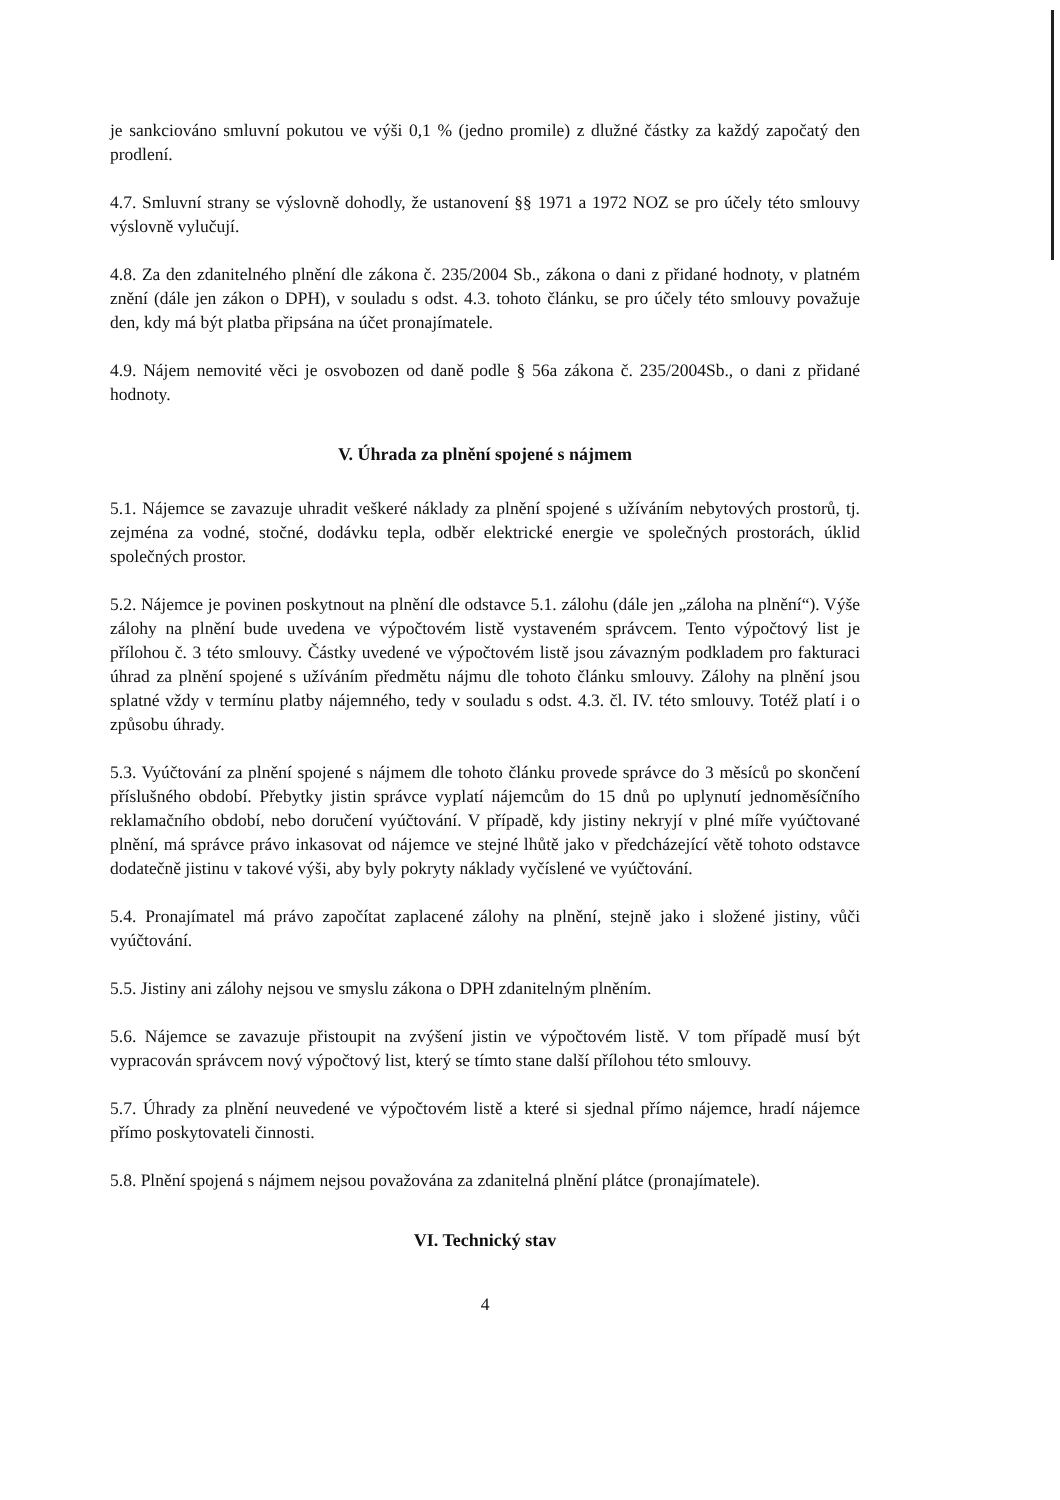je sankciováno smluvní pokutou ve výši 0,1 % (jedno promile) z dlužné částky za každý započatý den prodlení.
4.7. Smluvní strany se výslovně dohodly, že ustanovení §§ 1971 a 1972 NOZ se pro účely této smlouvy výslovně vylučují.
4.8. Za den zdanitelného plnění dle zákona č. 235/2004 Sb., zákona o dani z přidané hodnoty, v platném znění (dále jen zákon o DPH), v souladu s odst. 4.3. tohoto článku, se pro účely této smlouvy považuje den, kdy má být platba připsána na účet pronajímatele.
4.9. Nájem nemovité věci je osvobozen od daně podle § 56a zákona č. 235/2004Sb., o dani z přidané hodnoty.
V. Úhrada za plnění spojené s nájmem
5.1. Nájemce se zavazuje uhradit veškeré náklady za plnění spojené s užíváním nebytových prostorů, tj. zejména za vodné, stočné, dodávku tepla, odběr elektrické energie ve společných prostorách, úklid společných prostor.
5.2. Nájemce je povinen poskytnout na plnění dle odstavce 5.1. zálohu (dále jen „záloha na plnění“). Výše zálohy na plnění bude uvedena ve výpočtovém listě vystaveném správcem. Tento výpočtový list je přílohou č. 3 této smlouvy. Částky uvedené ve výpočtovém listě jsou závazným podkladem pro fakturaci úhrad za plnění spojené s užíváním předmětu nájmu dle tohoto článku smlouvy. Zálohy na plnění jsou splatné vždy v termínu platby nájemného, tedy v souladu s odst. 4.3. čl. IV. této smlouvy. Totéž platí i o způsobu úhrady.
5.3. Vyúčtování za plnění spojené s nájmem dle tohoto článku provede správce do 3 měsíců po skončení příslušného období. Přebytky jistin správce vyplatí nájemcům do 15 dnů po uplynutí jednoměsíčního reklamačního období, nebo doručení vyúčtování. V případě, kdy jistiny nekryjí v plné míře vyúčtované plnění, má správce právo inkasovat od nájemce ve stejné lhůtě jako v předcházející větě tohoto odstavce dodatečně jistinu v takové výši, aby byly pokryty náklady vyčíslené ve vyúčtování.
5.4. Pronajímatel má právo započítat zaplacené zálohy na plnění, stejně jako i složené jistiny, vůči vyúčtování.
5.5. Jistiny ani zálohy nejsou ve smyslu zákona o DPH zdanitelným plněním.
5.6. Nájemce se zavazuje přistoupit na zvýšení jistin ve výpočtovém listě. V tom případě musí být vypracován správcem nový výpočtový list, který se tímto stane další přílohou této smlouvy.
5.7. Úhrady za plnění neuvedené ve výpočtovém listě a které si sjednal přímo nájemce, hradí nájemce přímo poskytovateli činnosti.
5.8. Plnění spojená s nájmem nejsou považována za zdanitelná plnění plátce (pronajímatele).
VI. Technický stav
4